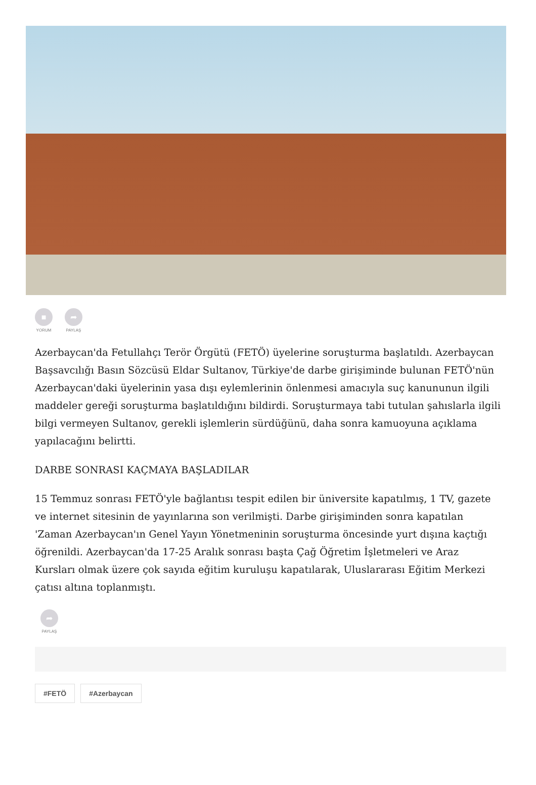■
YORUM
➦
PAYLAŞ
Azerbaycan'da Fetullahçı Terör Örgütü (FETÖ) üyelerine soruşturma başlatıldı. Azerbaycan Başsavcılığı Basın Sözcüsü Eldar Sultanov, Türkiye'de darbe girişiminde bulunan FETÖ'nün Azerbaycan'daki üyelerinin yasa dışı eylemlerinin önlenmesi amacıyla suç kanununun ilgili maddeler gereği soruşturma başlatıldığını bildirdi. Soruşturmaya tabi tutulan şahıslarla ilgili bilgi vermeyen Sultanov, gerekli işlemlerin sürdüğünü, daha sonra kamuoyuna açıklama yapılacağını belirtti.
DARBE SONRASI KAÇMAYA BAŞLADILAR
15 Temmuz sonrası FETÖ'yle bağlantısı tespit edilen bir üniversite kapatılmış, 1 TV, gazete ve internet sitesinin de yayınlarına son verilmişti. Darbe girişiminden sonra kapatılan 'Zaman Azerbaycan'ın Genel Yayın Yönetmeninin soruşturma öncesinde yurt dışına kaçtığı öğrenildi. Azerbaycan'da 17-25 Aralık sonrası başta Çağ Öğretim İşletmeleri ve Araz Kursları olmak üzere çok sayıda eğitim kuruluşu kapatılarak, Uluslararası Eğitim Merkezi çatısı altına toplanmıştı.
➦
PAYLAŞ
#FETÖ #Azerbaycan